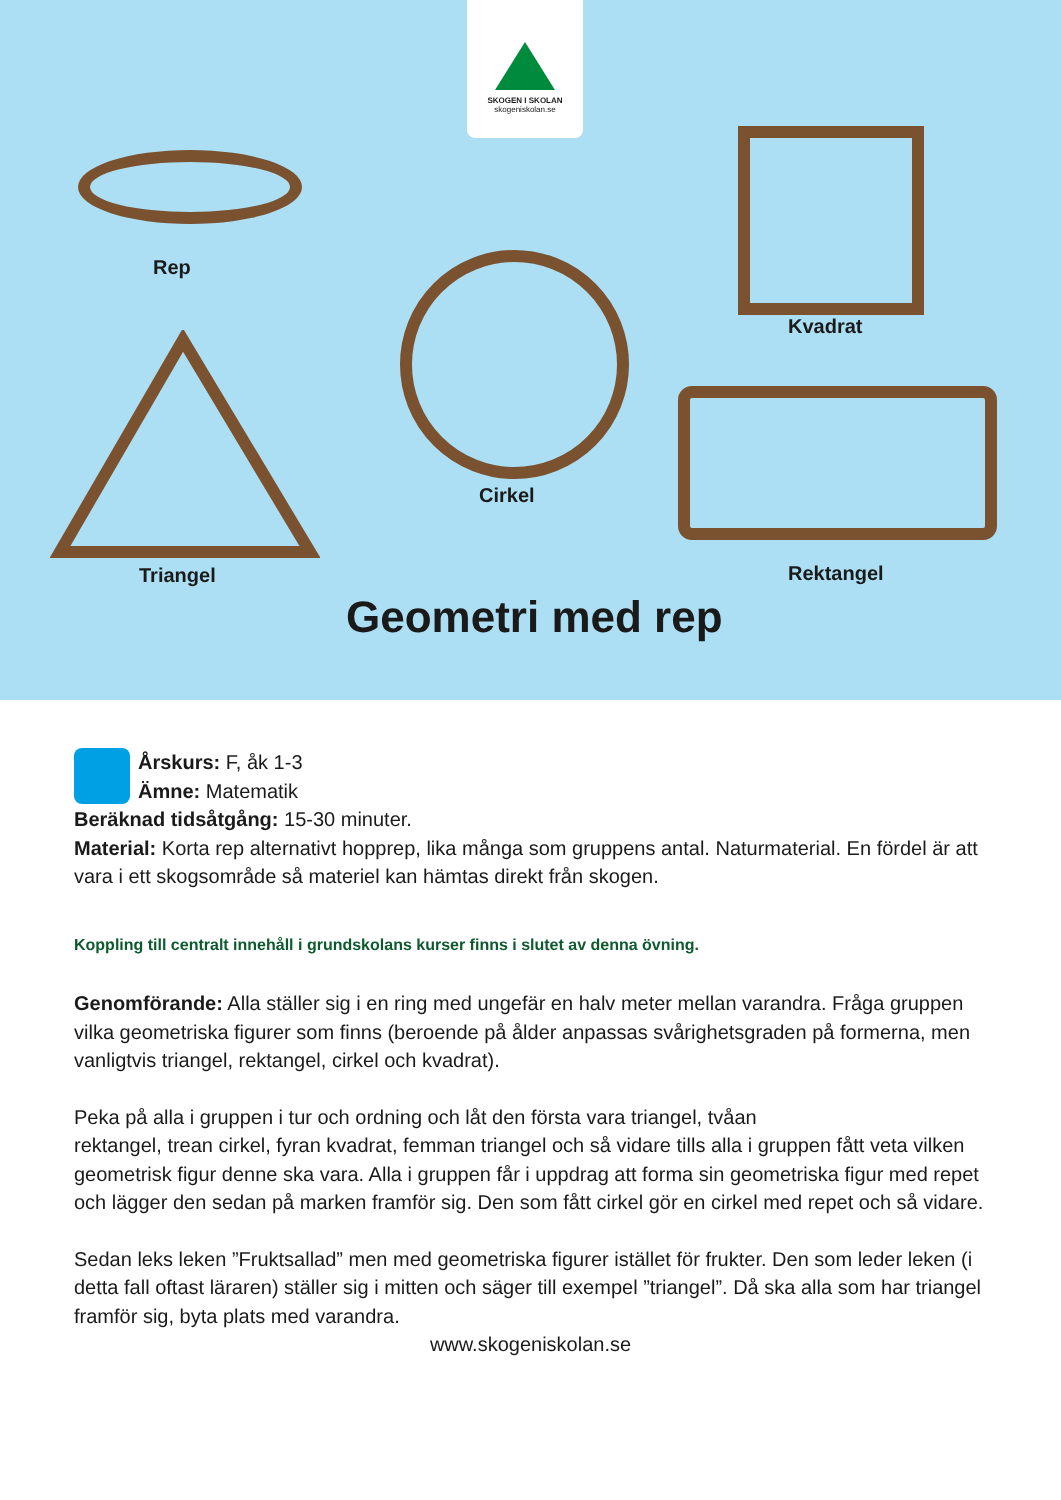SKOGEN I SKOLAN
skogeniskolan.se
Rep
Cirkel
Kvadrat
Rektangel
Triangel
Geometri med rep
Årskurs: F, åk 1-3
Ämne: Matematik
Beräknad tidsåtgång: 15-30 minuter.
Material: Korta rep alternativt hopprep, lika många som gruppens antal. Naturmaterial. En fördel är att vara i ett skogsområde så materiel kan hämtas direkt från skogen.
Koppling till centralt innehåll i grundskolans kurser finns i slutet av denna övning.
Genomförande: Alla ställer sig i en ring med ungefär en halv meter mellan varandra. Fråga gruppen vilka geometriska figurer som finns (beroende på ålder anpassas svårighetsgraden på formerna, men vanligtvis triangel, rektangel, cirkel och kvadrat).
Peka på alla i gruppen i tur och ordning och låt den första vara triangel, tvåan
rektangel, trean cirkel, fyran kvadrat, femman triangel och så vidare tills alla i gruppen fått veta vilken geometrisk figur denne ska vara. Alla i gruppen får i uppdrag att forma sin geometriska figur med repet och lägger den sedan på marken framför sig. Den som fått cirkel gör en cirkel med repet och så vidare.
Sedan leks leken ”Fruktsallad” men med geometriska figurer istället för frukter. Den som leder leken (i detta fall oftast läraren) ställer sig i mitten och säger till exempel ”triangel”. Då ska alla som har triangel framför sig, byta plats med varandra.
www.skogeniskolan.se